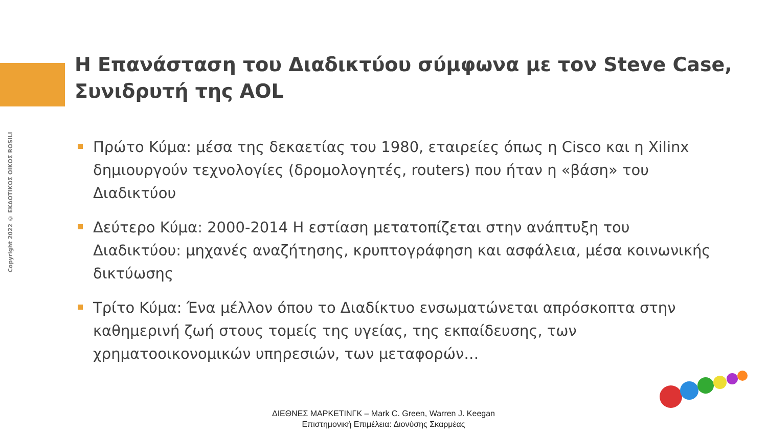Copyright 2022 © ΕΚΔΟΤΙΚΟΣ ΟΙΚΟΣ ROSILI
Η Επανάσταση του Διαδικτύου σύμφωνα με τον Steve Case, Συνιδρυτή της AOL
Πρώτο Κύμα: μέσα της δεκαετίας του 1980, εταιρείες όπως η Cisco και η Xilinx δημιουργούν τεχνολογίες (δρομολογητές, routers) που ήταν η «βάση» του Διαδικτύου
Δεύτερο Κύμα: 2000-2014 Η εστίαση μετατοπίζεται στην ανάπτυξη του Διαδικτύου: μηχανές αναζήτησης, κρυπτογράφηση και ασφάλεια, μέσα κοινωνικής δικτύωσης
Τρίτο Κύμα: Ένα μέλλον όπου το Διαδίκτυο ενσωματώνεται απρόσκοπτα στην καθημερινή ζωή στους τομείς της υγείας, της εκπαίδευσης, των χρηματοοικονομικών υπηρεσιών, των μεταφορών…
ΔΙΕΘΝΕΣ ΜΑΡΚΕΤΙΝΓΚ – Mark C. Green, Warren J. Keegan
Επιστημονική Επιμέλεια: Διονύσης Σκαρμέας